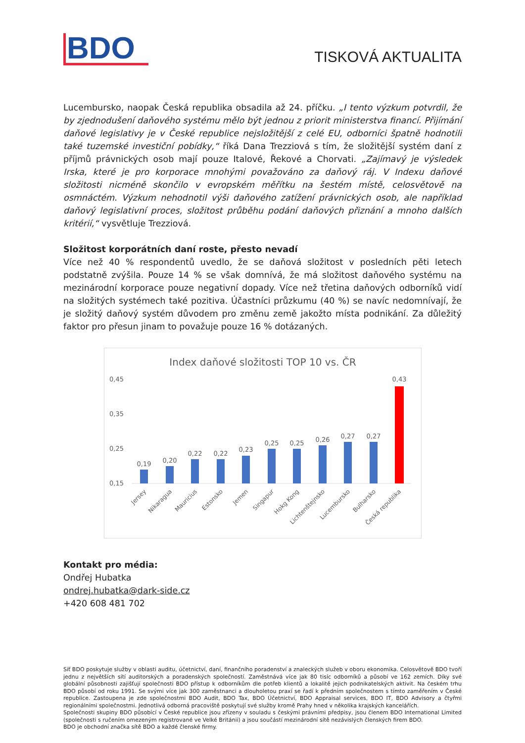BDO
TISKOVÁ AKTUALITA
Lucembursko, naopak Česká republika obsadila až 24. příčku. „I tento výzkum potvrdil, že by zjednodušení daňového systému mělo být jednou z priorit ministerstva financí. Přijímání daňové legislativy je v České republice nejsložitější z celé EU, odborníci špatně hodnotili také tuzemské investiční pobídky,“ říká Dana Trezziová s tím, že složitější systém daní z příjmů právnických osob mají pouze Italové, Řekové a Chorvati. „Zajímavý je výsledek Irska, které je pro korporace mnohými považováno za daňový ráj. V Indexu daňové složitosti nicméně skončilo v evropském měřítku na šestém místě, celosvětově na osmnáctém. Výzkum nehodnotil výši daňového zatížení právnických osob, ale například daňový legislativní proces, složitost průběhu podání daňových přiznání a mnoho dalších kritérií,“ vysvětluje Trezziová.
Složitost korporátních daní roste, přesto nevadí
Více než 40 % respondentů uvedlo, že se daňová složitost v posledních pěti letech podstatně zvýšila. Pouze 14 % se však domnívá, že má složitost daňového systému na mezinárodní korporace pouze negativní dopady. Více než třetina daňových odborníků vidí na složitých systémech také pozitiva. Účastníci průzkumu (40 %) se navíc nedomnívají, že je složitý daňový systém důvodem pro změnu země jakožto místa podnikání. Za důležitý faktor pro přesun jinam to považuje pouze 16 % dotázaných.
Index daňové složitosti TOP 10 vs. ČR
0,45
0,35
0,25
0,15
0,19
0,20
0,22
0,22
0,23
0,25
0,25
0,26
0,27
0,27
0,43
Jersey
Nikaragua
Mauricius
Estonsko
Jemen
Singapur
Hokg Kong
Lichtenštejnsko
Lucembursko
Bulharsko
Česká republika
Kontakt pro média:
Ondřej Hubatka
ondrej.hubatka@dark-side.cz
+420 608 481 702
Síť BDO poskytuje služby v oblasti auditu, účetnictví, daní, finančního poradenství a znaleckých služeb v oboru ekonomika. Celosvětově BDO tvoří jednu z největších sítí auditorských a poradenských společností. Zaměstnává více jak 80 tisíc odborníků a působí ve 162 zemích. Díky své globální působnosti zajišťují společnosti BDO přístup k odborníkům dle potřeb klientů a lokalitě jejich podnikatelských aktivit. Na českém trhu BDO působí od roku 1991. Se svými více jak 300 zaměstnanci a dlouholetou praxí se řadí k předním společnostem s tímto zaměřením v České republice. Zastoupena je zde společnostmi BDO Audit, BDO Tax, BDO Účetnictví, BDO Appraisal services, BDO IT, BDO Advisory a čtyřmi regionálními společnostmi. Jednotlivá odborná pracoviště poskytují své služby kromě Prahy hned v několika krajských kancelářích.
Společnosti skupiny BDO působící v České republice jsou zřízeny v souladu s českými právními předpisy, jsou členem BDO International Limited (společnosti s ručením omezeným registrované ve Velké Británii) a jsou součástí mezinárodní sítě nezávislých členských firem BDO.
BDO je obchodní značka sítě BDO a každé členské firmy.